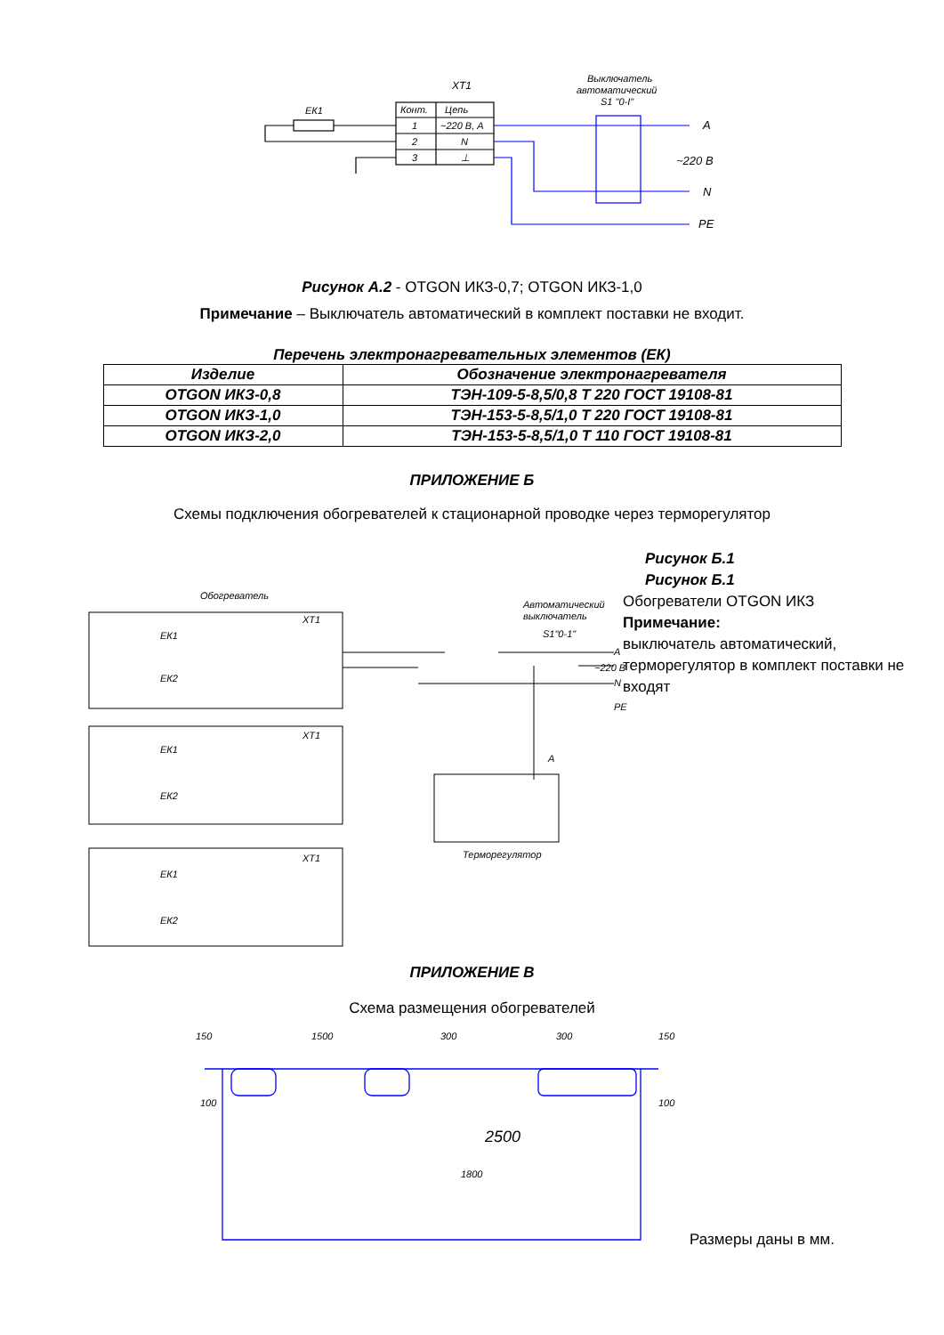XT1
ЕК1
Конт.
Цепь
1
~220 В, А
2
N
3
⊥
Выключатель
автоматический
S1 "0-I"
A
~220 В
N
PE
Рисунок А.2 - OTGON ИКЗ-0,7; OTGON ИКЗ-1,0
Примечание – Выключатель автоматический в комплект поставки не входит.
Перечень электронагревательных элементов (ЕК)
| Изделие | Обозначение электронагревателя |
| --- | --- |
| OTGON ИКЗ-0,8 | ТЭН-109-5-8,5/0,8 Т 220 ГОСТ 19108-81 |
| OTGON ИКЗ-1,0 | ТЭН-153-5-8,5/1,0 Т 220 ГОСТ 19108-81 |
| OTGON ИКЗ-2,0 | ТЭН-153-5-8,5/1,0 Т 110 ГОСТ 19108-81 |
ПРИЛОЖЕНИЕ Б
Схемы подключения обогревателей к стационарной проводке через терморегулятор
Обогреватель
Автоматический
выключатель
S1"0-1"
XT1
ЕК1
ЕК2
XT1
ЕК1
ЕК2
XT1
ЕК1
ЕК2
A
~220 В
N
PE
Терморегулятор
A
Рисунок Б.1
Рисунок Б.1
Обогреватели OTGON ИКЗ
Примечание:
выключатель автоматический, терморегулятор в комплект поставки не входят
ПРИЛОЖЕНИЕ В
Схема размещения обогревателей
150
1500
300
300
150
1800
2500
100
100
Размеры даны в мм.